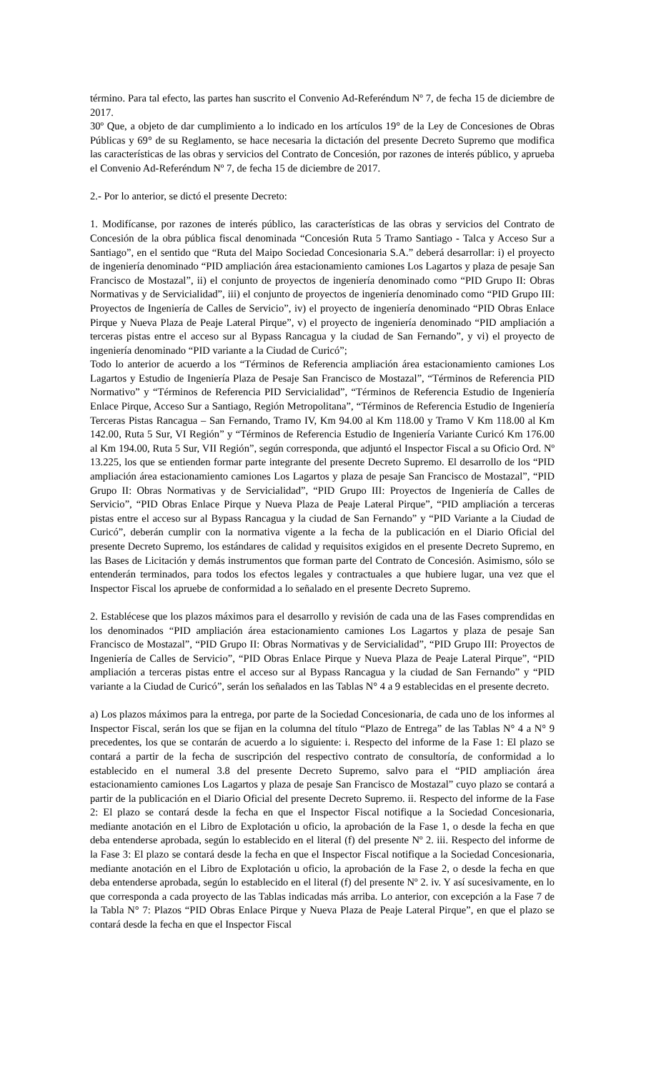término. Para tal efecto, las partes han suscrito el Convenio Ad-Referéndum Nº 7, de fecha 15 de diciembre de 2017.
30º Que, a objeto de dar cumplimiento a lo indicado en los artículos 19° de la Ley de Concesiones de Obras Públicas y 69° de su Reglamento, se hace necesaria la dictación del presente Decreto Supremo que modifica las características de las obras y servicios del Contrato de Concesión, por razones de interés público, y aprueba el Convenio Ad-Referéndum Nº 7, de fecha 15 de diciembre de 2017.
2.- Por lo anterior, se dictó el presente Decreto:
1. Modifícanse, por razones de interés público, las características de las obras y servicios del Contrato de Concesión de la obra pública fiscal denominada “Concesión Ruta 5 Tramo Santiago - Talca y Acceso Sur a Santiago”, en el sentido que “Ruta del Maipo Sociedad Concesionaria S.A.” deberá desarrollar: i) el proyecto de ingeniería denominado “PID ampliación área estacionamiento camiones Los Lagartos y plaza de pesaje San Francisco de Mostazal”, ii) el conjunto de proyectos de ingeniería denominado como “PID Grupo II: Obras Normativas y de Servicialidad”, iii) el conjunto de proyectos de ingeniería denominado como “PID Grupo III: Proyectos de Ingeniería de Calles de Servicio”, iv) el proyecto de ingeniería denominado “PID Obras Enlace Pirque y Nueva Plaza de Peaje Lateral Pirque”, v) el proyecto de ingeniería denominado “PID ampliación a terceras pistas entre el acceso sur al Bypass Rancagua y la ciudad de San Fernando”, y vi) el proyecto de ingeniería denominado “PID variante a la Ciudad de Curicó”;
Todo lo anterior de acuerdo a los “Términos de Referencia ampliación área estacionamiento camiones Los Lagartos y Estudio de Ingeniería Plaza de Pesaje San Francisco de Mostazal”, “Términos de Referencia PID Normativo” y “Términos de Referencia PID Servicialidad”, “Términos de Referencia Estudio de Ingeniería Enlace Pirque, Acceso Sur a Santiago, Región Metropolitana”, “Términos de Referencia Estudio de Ingeniería Terceras Pistas Rancagua – San Fernando, Tramo IV, Km 94.00 al Km 118.00 y Tramo V Km 118.00 al Km 142.00, Ruta 5 Sur, VI Región” y “Términos de Referencia Estudio de Ingeniería Variante Curicó Km 176.00 al Km 194.00, Ruta 5 Sur, VII Región”, según corresponda, que adjuntó el Inspector Fiscal a su Oficio Ord. Nº 13.225, los que se entienden formar parte integrante del presente Decreto Supremo. El desarrollo de los “PID ampliación área estacionamiento camiones Los Lagartos y plaza de pesaje San Francisco de Mostazal”, “PID Grupo II: Obras Normativas y de Servicialidad”, “PID Grupo III: Proyectos de Ingeniería de Calles de Servicio”, “PID Obras Enlace Pirque y Nueva Plaza de Peaje Lateral Pirque”, “PID ampliación a terceras pistas entre el acceso sur al Bypass Rancagua y la ciudad de San Fernando” y “PID Variante a la Ciudad de Curicó”, deberán cumplir con la normativa vigente a la fecha de la publicación en el Diario Oficial del presente Decreto Supremo, los estándares de calidad y requisitos exigidos en el presente Decreto Supremo, en las Bases de Licitación y demás instrumentos que forman parte del Contrato de Concesión. Asimismo, sólo se entenderán terminados, para todos los efectos legales y contractuales a que hubiere lugar, una vez que el Inspector Fiscal los apruebe de conformidad a lo señalado en el presente Decreto Supremo.
2. Establécese que los plazos máximos para el desarrollo y revisión de cada una de las Fases comprendidas en los denominados “PID ampliación área estacionamiento camiones Los Lagartos y plaza de pesaje San Francisco de Mostazal”, “PID Grupo II: Obras Normativas y de Servicialidad”, “PID Grupo III: Proyectos de Ingeniería de Calles de Servicio”, “PID Obras Enlace Pirque y Nueva Plaza de Peaje Lateral Pirque”, “PID ampliación a terceras pistas entre el acceso sur al Bypass Rancagua y la ciudad de San Fernando” y “PID variante a la Ciudad de Curicó”, serán los señalados en las Tablas N° 4 a 9 establecidas en el presente decreto.
a) Los plazos máximos para la entrega, por parte de la Sociedad Concesionaria, de cada uno de los informes al Inspector Fiscal, serán los que se fijan en la columna del título “Plazo de Entrega” de las Tablas N° 4 a N° 9 precedentes, los que se contarán de acuerdo a lo siguiente: i. Respecto del informe de la Fase 1: El plazo se contará a partir de la fecha de suscripción del respectivo contrato de consultoría, de conformidad a lo establecido en el numeral 3.8 del presente Decreto Supremo, salvo para el “PID ampliación área estacionamiento camiones Los Lagartos y plaza de pesaje San Francisco de Mostazal” cuyo plazo se contará a partir de la publicación en el Diario Oficial del presente Decreto Supremo. ii. Respecto del informe de la Fase 2: El plazo se contará desde la fecha en que el Inspector Fiscal notifique a la Sociedad Concesionaria, mediante anotación en el Libro de Explotación u oficio, la aprobación de la Fase 1, o desde la fecha en que deba entenderse aprobada, según lo establecido en el literal (f) del presente Nº 2. iii. Respecto del informe de la Fase 3: El plazo se contará desde la fecha en que el Inspector Fiscal notifique a la Sociedad Concesionaria, mediante anotación en el Libro de Explotación u oficio, la aprobación de la Fase 2, o desde la fecha en que deba entenderse aprobada, según lo establecido en el literal (f) del presente Nº 2. iv. Y así sucesivamente, en lo que corresponda a cada proyecto de las Tablas indicadas más arriba. Lo anterior, con excepción a la Fase 7 de la Tabla N° 7: Plazos “PID Obras Enlace Pirque y Nueva Plaza de Peaje Lateral Pirque”, en que el plazo se contará desde la fecha en que el Inspector Fiscal